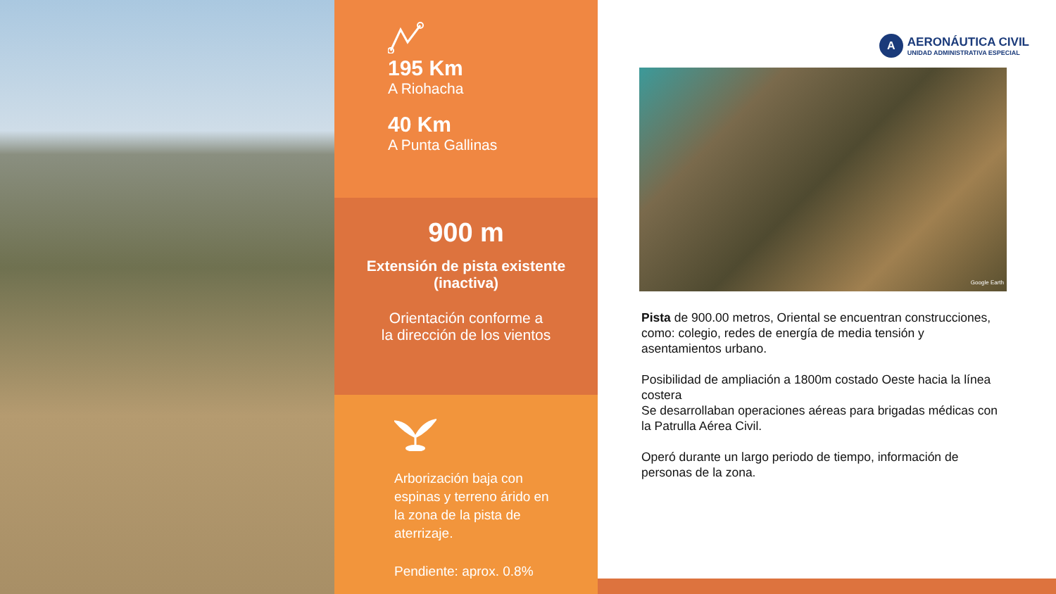195 Km
A Riohacha
40 Km
A Punta Gallinas
900 m
Extensión de pista existente
(inactiva)
Orientación conforme a
la dirección de los vientos
Arborización baja con
espinas y terreno árido en
la zona de la pista de
aterrizaje.
Pendiente: aprox. 0.8%
A
AERONÁUTICA CIVIL
UNIDAD ADMINISTRATIVA ESPECIAL
Google Earth
Pista de 900.00 metros, Oriental se encuentran construcciones, como: colegio, redes de energía de media tensión y asentamientos urbano.
Posibilidad de ampliación a 1800m costado Oeste hacia la línea costera
Se desarrollaban operaciones aéreas para brigadas médicas con la Patrulla Aérea Civil.
Operó durante un largo periodo de tiempo, información de personas de la zona.